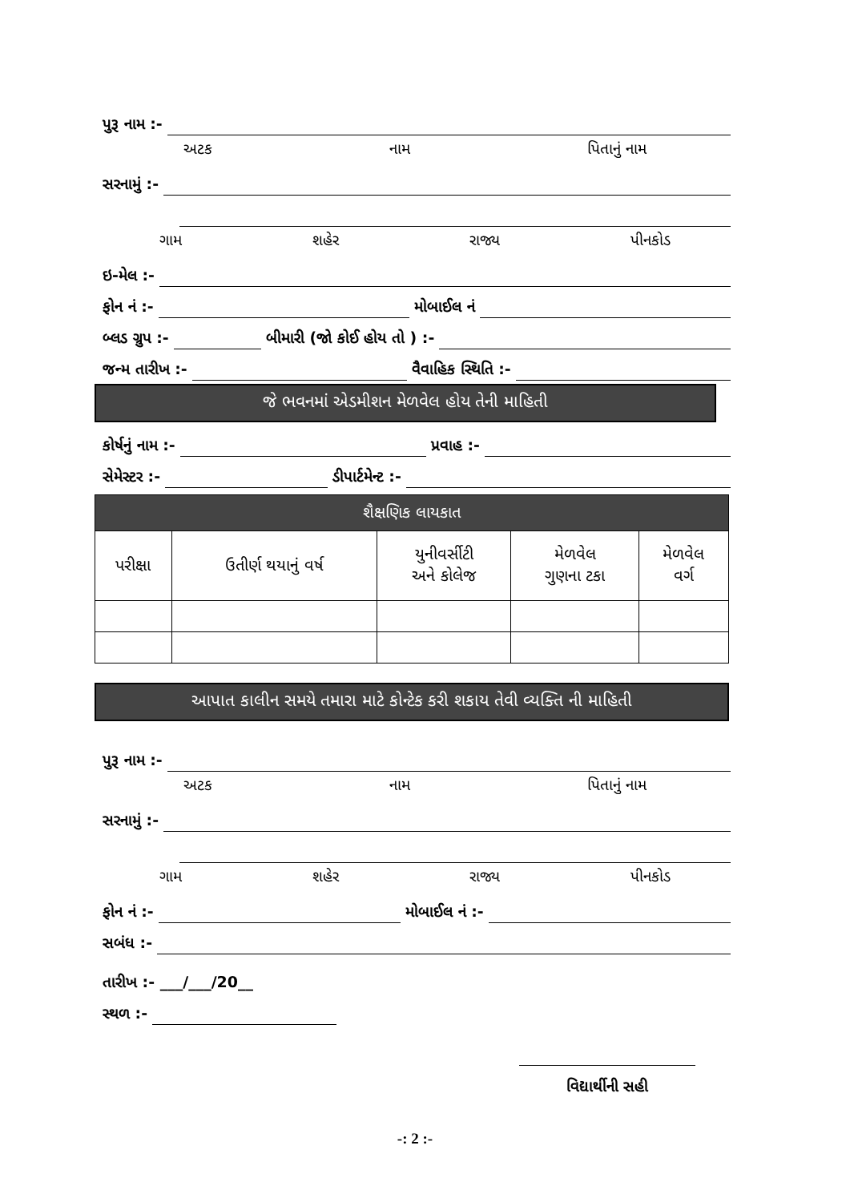પુરૂ નામ :-
અટક નામ પિતાનું નામ
સરનામું :-
ગામ શહેર રાજ્ય પીનકોડ
ઇ-મેલ :-
ફોન નં :- મોબાઈલ નં
બ્લડ ગ્રુપ :- બીમારી (જો કોઈ હોય તો ) :-
જન્મ તારીખ :- વૈવાહિક સ્થિતિ :-
જે ભવનમાં એડમીશન મેળવેલ હોય તેની માહિતી
કોર્ષનું નામ :- પ્રવાહ :-
સેમેસ્ટર :- ડીપાર્ટમેન્ટ :-
| શૈક્ષણિક લાયકાત | | | | |
| --- | --- | --- | --- | --- |
| પરીક્ષા | ઉતીર્ણ થયાનું વર્ષ | યુનીવર્સીટી અને કોલેજ | મેળવેલ ગુણના ટકા | મેળવેલ વર્ગ |
આપાત કાલીન સમયે તમારા માટે કોન્ટેક કરી શકાય તેવી વ્યક્તિ ની માહિતી
પુરૂ નામ :-
અટક નામ પિતાનું નામ
સરનામું :-
ગામ શહેર રાજ્ય પીનકોડ
ફોન નં :- મોબાઈલ નં :-
સબંધ :-
તારીખ :- ___/___/20__
સ્થળ :-
વિદ્યાર્થીની સહી
-: 2 :-